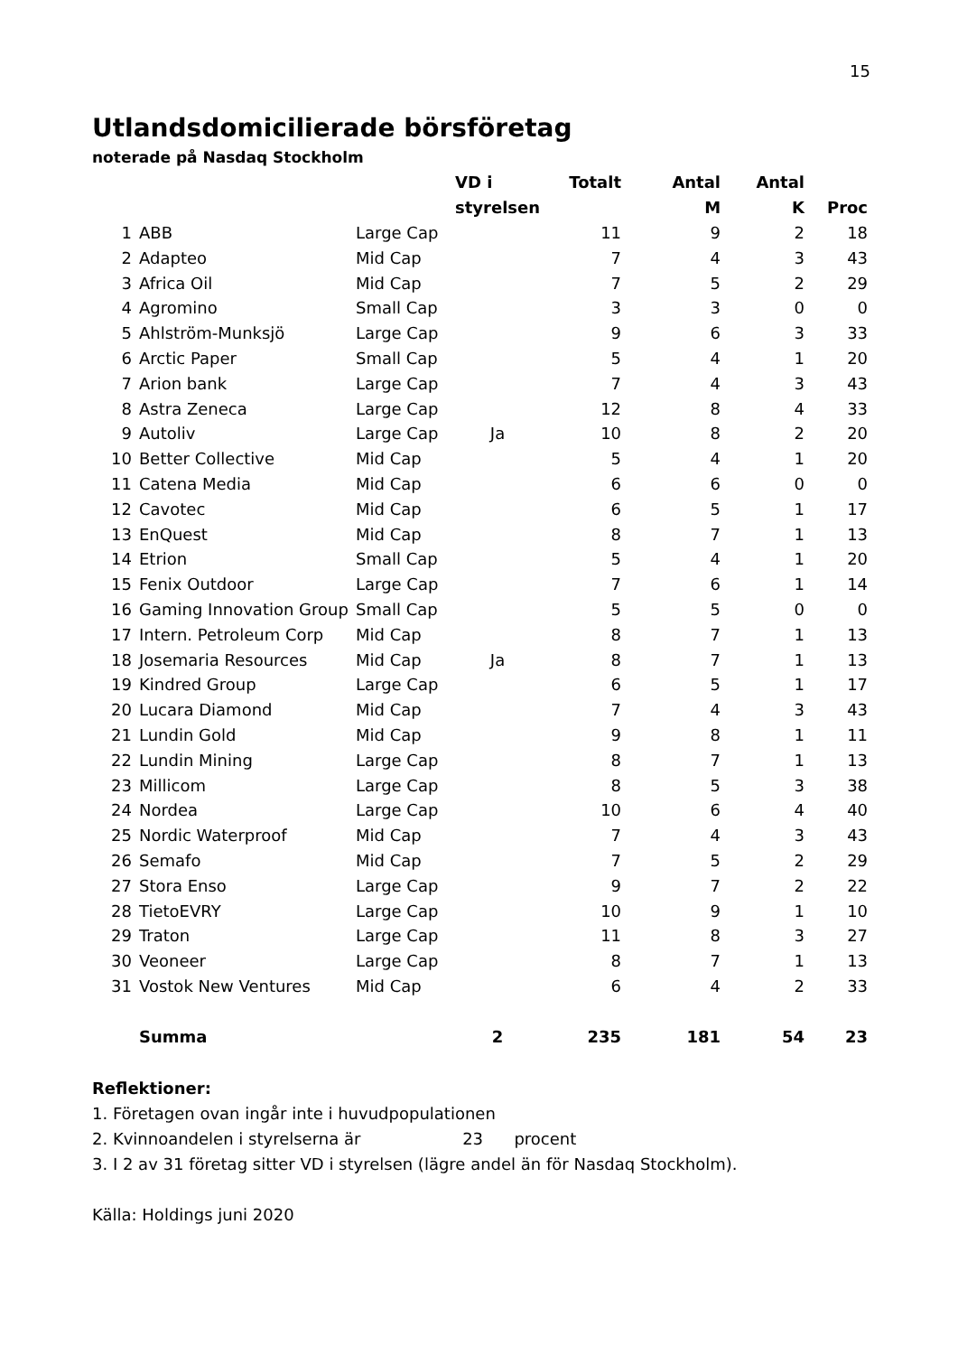15
Utlandsdomicilierade börsföretag
noterade på Nasdaq Stockholm
| | | | VD i | Totalt | Antal | Antal | |
| --- | --- | --- | --- | --- | --- | --- | --- |
| | | | styrelsen | | M | K | Proc |
| 1 | ABB | Large Cap | | 11 | 9 | 2 | 18 |
| 2 | Adapteo | Mid Cap | | 7 | 4 | 3 | 43 |
| 3 | Africa Oil | Mid Cap | | 7 | 5 | 2 | 29 |
| 4 | Agromino | Small Cap | | 3 | 3 | 0 | 0 |
| 5 | Ahlström-Munksjö | Large Cap | | 9 | 6 | 3 | 33 |
| 6 | Arctic Paper | Small Cap | | 5 | 4 | 1 | 20 |
| 7 | Arion bank | Large Cap | | 7 | 4 | 3 | 43 |
| 8 | Astra Zeneca | Large Cap | | 12 | 8 | 4 | 33 |
| 9 | Autoliv | Large Cap | Ja | 10 | 8 | 2 | 20 |
| 10 | Better Collective | Mid Cap | | 5 | 4 | 1 | 20 |
| 11 | Catena Media | Mid Cap | | 6 | 6 | 0 | 0 |
| 12 | Cavotec | Mid Cap | | 6 | 5 | 1 | 17 |
| 13 | EnQuest | Mid Cap | | 8 | 7 | 1 | 13 |
| 14 | Etrion | Small Cap | | 5 | 4 | 1 | 20 |
| 15 | Fenix Outdoor | Large Cap | | 7 | 6 | 1 | 14 |
| 16 | Gaming Innovation Group | Small Cap | | 5 | 5 | 0 | 0 |
| 17 | Intern. Petroleum Corp | Mid Cap | | 8 | 7 | 1 | 13 |
| 18 | Josemaria Resources | Mid Cap | Ja | 8 | 7 | 1 | 13 |
| 19 | Kindred Group | Large Cap | | 6 | 5 | 1 | 17 |
| 20 | Lucara Diamond | Mid Cap | | 7 | 4 | 3 | 43 |
| 21 | Lundin Gold | Mid Cap | | 9 | 8 | 1 | 11 |
| 22 | Lundin Mining | Large Cap | | 8 | 7 | 1 | 13 |
| 23 | Millicom | Large Cap | | 8 | 5 | 3 | 38 |
| 24 | Nordea | Large Cap | | 10 | 6 | 4 | 40 |
| 25 | Nordic Waterproof | Mid Cap | | 7 | 4 | 3 | 43 |
| 26 | Semafo | Mid Cap | | 7 | 5 | 2 | 29 |
| 27 | Stora Enso | Large Cap | | 9 | 7 | 2 | 22 |
| 28 | TietoEVRY | Large Cap | | 10 | 9 | 1 | 10 |
| 29 | Traton | Large Cap | | 11 | 8 | 3 | 27 |
| 30 | Veoneer | Large Cap | | 8 | 7 | 1 | 13 |
| 31 | Vostok New Ventures | Mid Cap | | 6 | 4 | 2 | 33 |
| | Summa | | 2 | 235 | 181 | 54 | 23 |
Reflektioner:
1. Företagen ovan ingår inte i huvudpopulationen
2. Kvinnoandelen i styrelserna är 23 procent
3. I 2 av 31 företag sitter VD i styrelsen (lägre andel än för Nasdaq Stockholm).
Källa: Holdings juni 2020